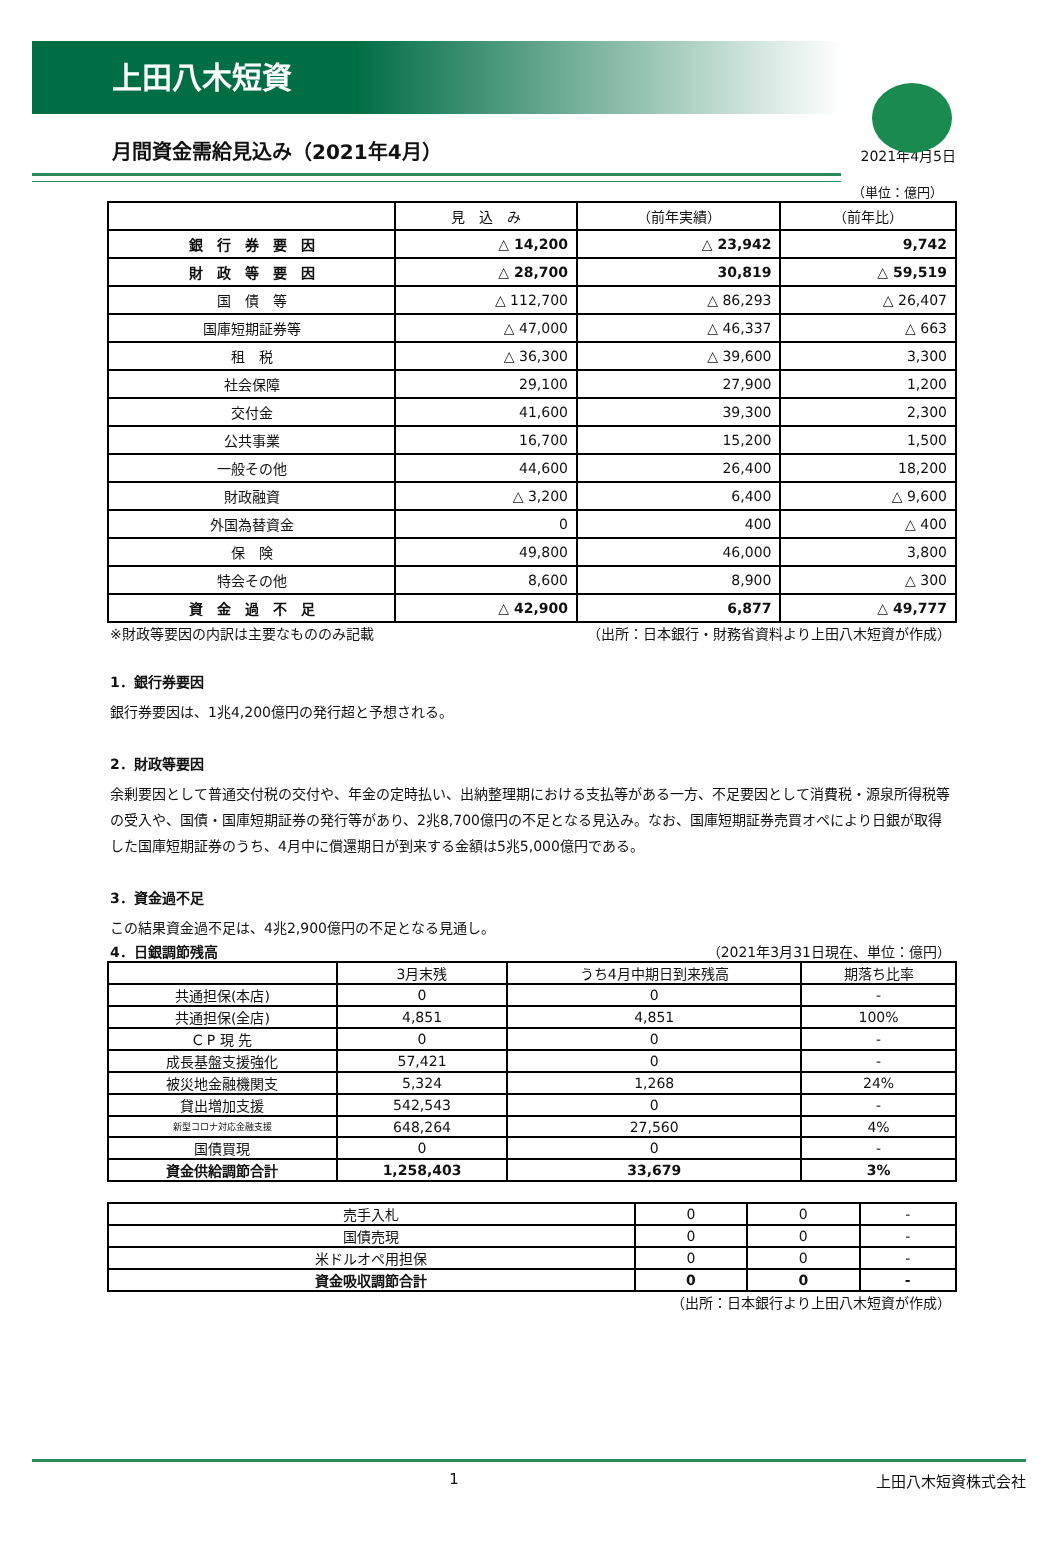上田八木短資
月間資金需給見込み（2021年4月）
2021年4月5日
（単位：億円）
| | 見 込 み | （前年実績） | （前年比） |
| --- | --- | --- | --- |
| 銀 行 券 要 因 | △ 14,200 | △ 23,942 | 9,742 |
| 財 政 等 要 因 | △ 28,700 | 30,819 | △ 59,519 |
| 国 債 等 | △ 112,700 | △ 86,293 | △ 26,407 |
| 国庫短期証券等 | △ 47,000 | △ 46,337 | △ 663 |
| 租 税 | △ 36,300 | △ 39,600 | 3,300 |
| 社会保障 | 29,100 | 27,900 | 1,200 |
| 交付金 | 41,600 | 39,300 | 2,300 |
| 公共事業 | 16,700 | 15,200 | 1,500 |
| 一般その他 | 44,600 | 26,400 | 18,200 |
| 財政融資 | △ 3,200 | 6,400 | △ 9,600 |
| 外国為替資金 | 0 | 400 | △ 400 |
| 保 険 | 49,800 | 46,000 | 3,800 |
| 特会その他 | 8,600 | 8,900 | △ 300 |
| 資 金 過 不 足 | △ 42,900 | 6,877 | △ 49,777 |
※財政等要因の内訳は主要なもののみ記載 （出所：日本銀行・財務省資料より上田八木短資が作成）
1．銀行券要因
銀行券要因は、1兆4,200億円の発行超と予想される。
2．財政等要因
余剰要因として普通交付税の交付や、年金の定時払い、出納整理期における支払等がある一方、不足要因として消費税・源泉所得税等の受入や、国債・国庫短期証券の発行等があり、2兆8,700億円の不足となる見込み。なお、国庫短期証券売買オペにより日銀が取得した国庫短期証券のうち、4月中に償還期日が到来する金額は5兆5,000億円である。
3．資金過不足
この結果資金過不足は、4兆2,900億円の不足となる見通し。
4．日銀調節残高 （2021年3月31日現在、単位：億円）
| | 3月末残 | うち4月中期日到来残高 | 期落ち比率 |
| --- | --- | --- | --- |
| 共通担保(本店) | 0 | 0 | - |
| 共通担保(全店) | 4,851 | 4,851 | 100% |
| C P 現 先 | 0 | 0 | - |
| 成長基盤支援強化 | 57,421 | 0 | - |
| 被災地金融機関支 | 5,324 | 1,268 | 24% |
| 貸出増加支援 | 542,543 | 0 | - |
| 新型コロナ対応金融支援 | 648,264 | 27,560 | 4% |
| 国債買現 | 0 | 0 | - |
| 資金供給調節合計 | 1,258,403 | 33,679 | 3% |
| 売手入札 | 0 | 0 | - |
| 国債売現 | 0 | 0 | - |
| 米ドルオペ用担保 | 0 | 0 | - |
| 資金吸収調節合計 | 0 | 0 | - |
（出所：日本銀行より上田八木短資が作成）
1 上田八木短資株式会社